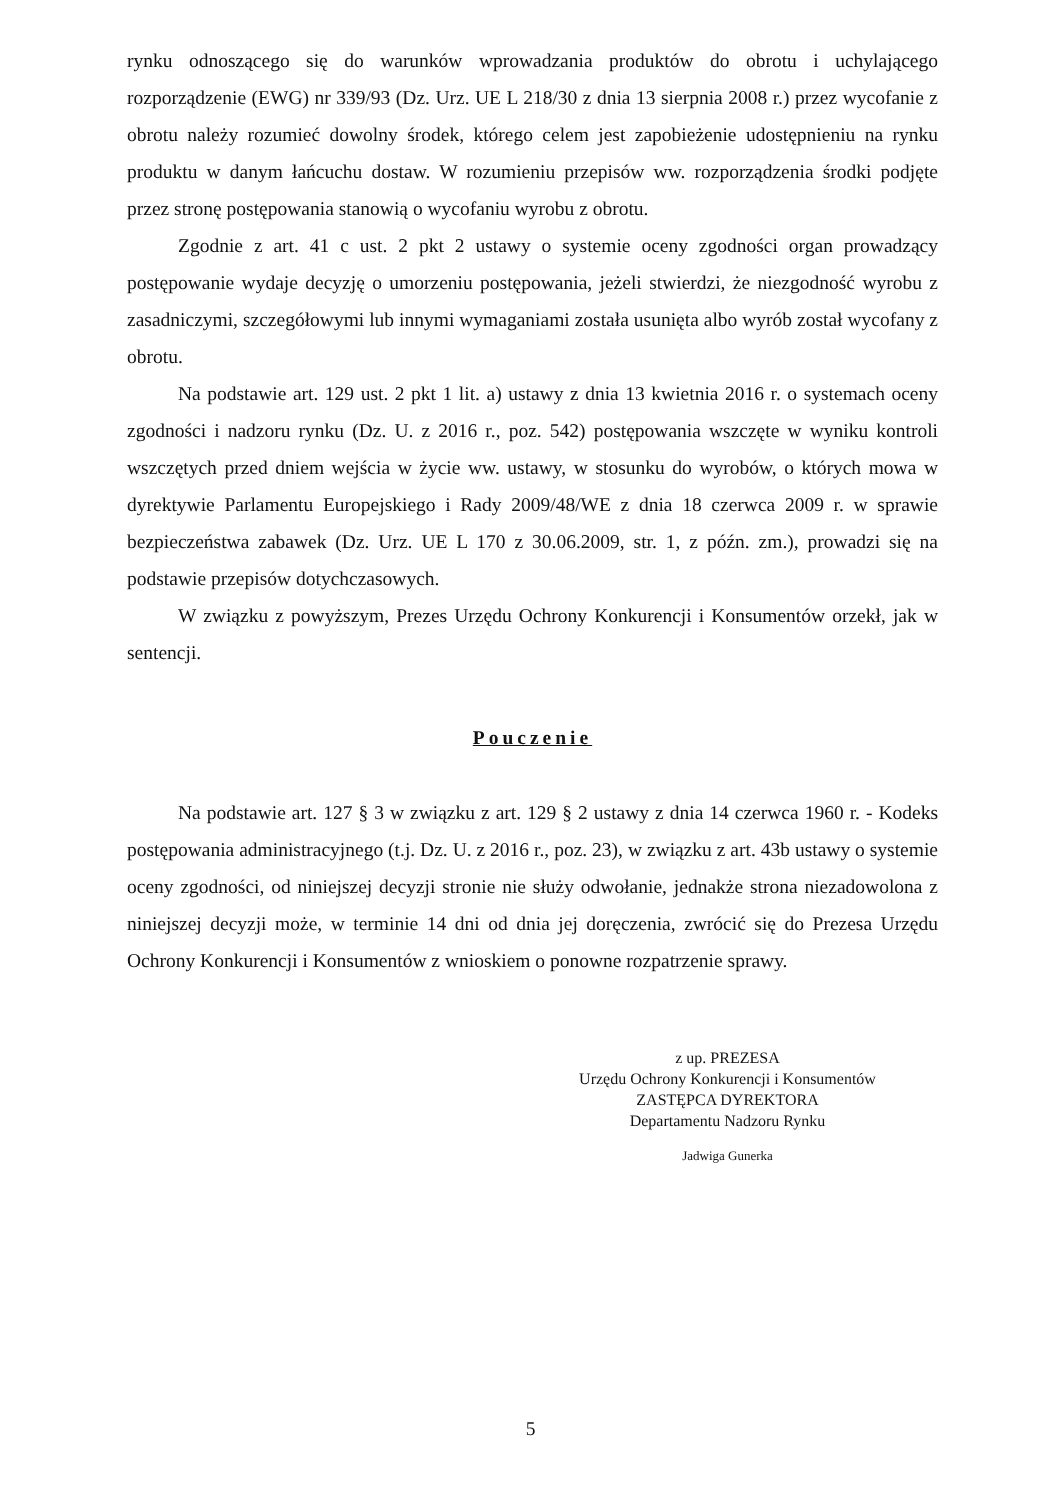rynku odnoszącego się do warunków wprowadzania produktów do obrotu i uchylającego rozporządzenie (EWG) nr 339/93 (Dz. Urz. UE L 218/30 z dnia 13 sierpnia 2008 r.) przez wycofanie z obrotu należy rozumieć dowolny środek, którego celem jest zapobieżenie udostępnieniu na rynku produktu w danym łańcuchu dostaw. W rozumieniu przepisów ww. rozporządzenia środki podjęte przez stronę postępowania stanowią o wycofaniu wyrobu z obrotu.
Zgodnie z art. 41 c ust. 2 pkt 2 ustawy o systemie oceny zgodności organ prowadzący postępowanie wydaje decyzję o umorzeniu postępowania, jeżeli stwierdzi, że niezgodność wyrobu z zasadniczymi, szczegółowymi lub innymi wymaganiami została usunięta albo wyrób został wycofany z obrotu.
Na podstawie art. 129 ust. 2 pkt 1 lit. a) ustawy z dnia 13 kwietnia 2016 r. o systemach oceny zgodności i nadzoru rynku (Dz. U. z 2016 r., poz. 542) postępowania wszczęte w wyniku kontroli wszczętych przed dniem wejścia w życie ww. ustawy, w stosunku do wyrobów, o których mowa w dyrektywie Parlamentu Europejskiego i Rady 2009/48/WE z dnia 18 czerwca 2009 r. w sprawie bezpieczeństwa zabawek (Dz. Urz. UE L 170 z 30.06.2009, str. 1, z późn. zm.), prowadzi się na podstawie przepisów dotychczasowych.
W związku z powyższym, Prezes Urzędu Ochrony Konkurencji i Konsumentów orzekł, jak w sentencji.
Pouczenie
Na podstawie art. 127 § 3 w związku z art. 129 § 2 ustawy z dnia 14 czerwca 1960 r. - Kodeks postępowania administracyjnego (t.j. Dz. U. z 2016 r., poz. 23), w związku z art. 43b ustawy o systemie oceny zgodności, od niniejszej decyzji stronie nie służy odwołanie, jednakże strona niezadowolona z niniejszej decyzji może, w terminie 14 dni od dnia jej doręczenia, zwrócić się do Prezesa Urzędu Ochrony Konkurencji i Konsumentów z wnioskiem o ponowne rozpatrzenie sprawy.
z up. PREZESA
Urzędu Ochrony Konkurencji i Konsumentów
ZASTĘPCA DYREKTORA
Departamentu Nadzoru Rynku
Jadwiga Gunerka
5